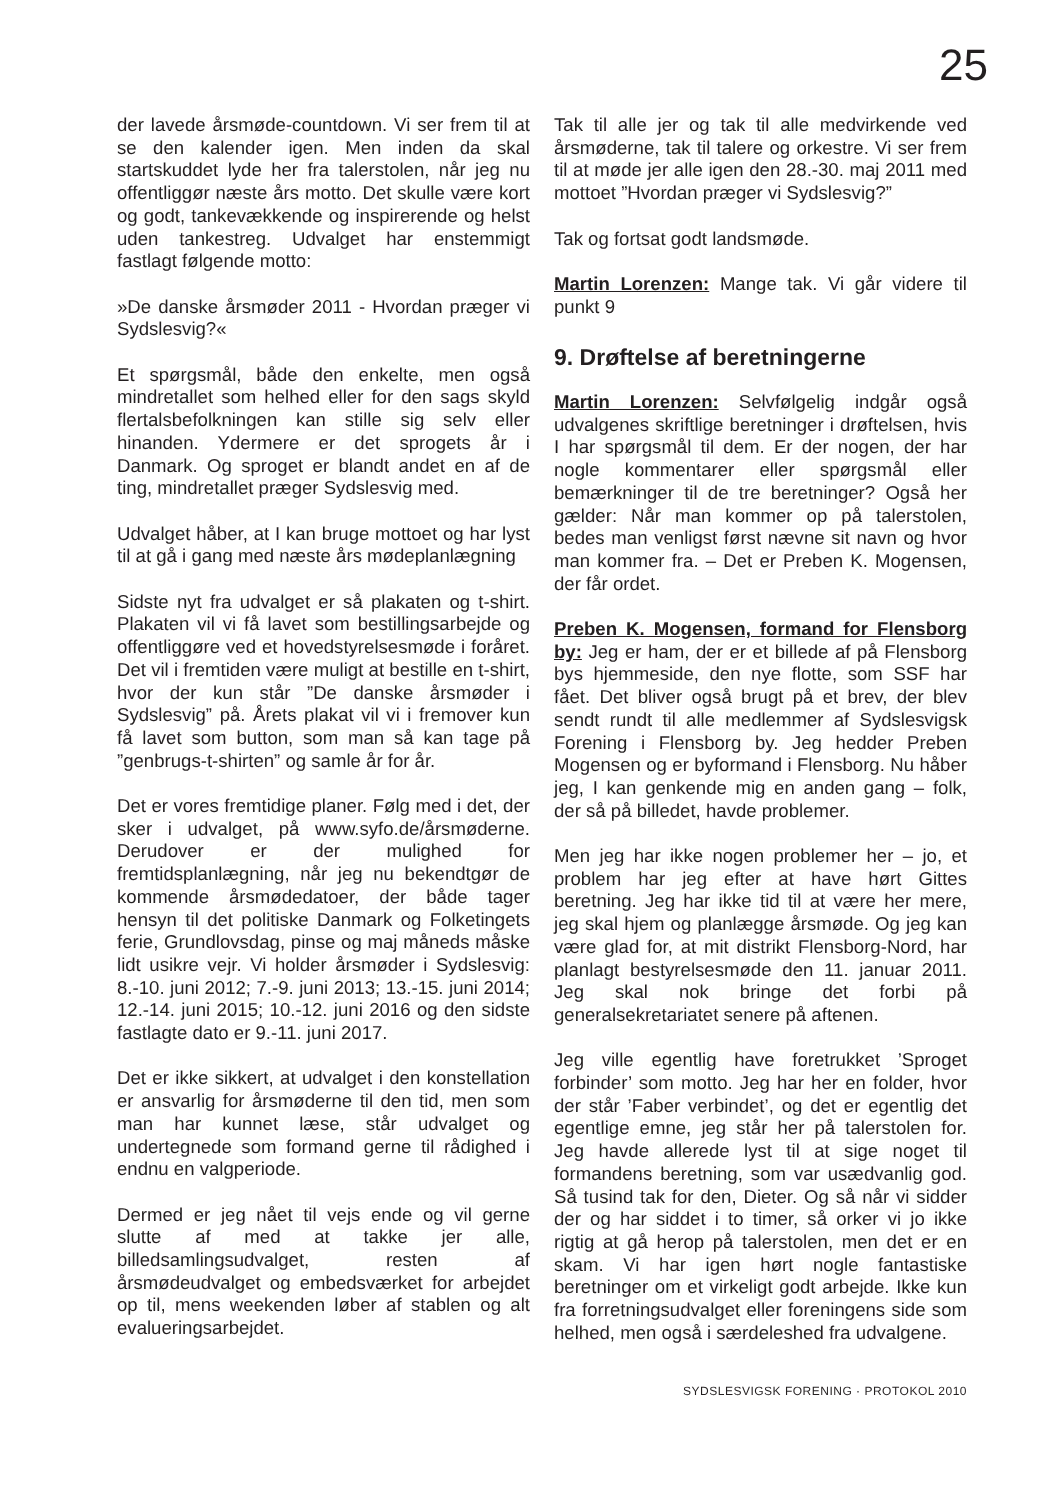25
der lavede årsmøde-countdown. Vi ser frem til at se den kalender igen. Men inden da skal startskuddet lyde her fra talerstolen, når jeg nu offentliggør næste års motto. Det skulle være kort og godt, tankevækkende og inspirerende og helst uden tankestreg. Udvalget har enstemmigt fastlagt følgende motto:
»De danske årsmøder 2011 - Hvordan præger vi Sydslesvig?«
Et spørgsmål, både den enkelte, men også mindretallet som helhed eller for den sags skyld flertalsbefolkningen kan stille sig selv eller hinanden. Ydermere er det sprogets år i Danmark. Og sproget er blandt andet en af de ting, mindretallet præger Sydslesvig med.
Udvalget håber, at I kan bruge mottoet og har lyst til at gå i gang med næste års mødeplanlægning
Sidste nyt fra udvalget er så plakaten og t-shirt. Plakaten vil vi få lavet som bestillingsarbejde og offentliggøre ved et hovedstyrelsesmøde i foråret. Det vil i fremtiden være muligt at bestille en t-shirt, hvor der kun står ”De danske årsmøder i Sydslesvig” på. Årets plakat vil vi i fremover kun få lavet som button, som man så kan tage på ”genbrugs-t-shirten” og samle år for år.
Det er vores fremtidige planer. Følg med i det, der sker i udvalget, på www.syfo.de/årsmøderne. Derudover er der mulighed for fremtidsplanlægning, når jeg nu bekendtgør de kommende årsmødedatoer, der både tager hensyn til det politiske Danmark og Folketingets ferie, Grundlovsdag, pinse og maj måneds måske lidt usikre vejr. Vi holder årsmøder i Sydslesvig: 8.-10. juni 2012; 7.-9. juni 2013; 13.-15. juni 2014; 12.-14. juni 2015; 10.-12. juni 2016 og den sidste fastlagte dato er 9.-11. juni 2017.
Det er ikke sikkert, at udvalget i den konstellation er ansvarlig for årsmøderne til den tid, men som man har kunnet læse, står udvalget og undertegnede som formand gerne til rådighed i endnu en valgperiode.
Dermed er jeg nået til vejs ende og vil gerne slutte af med at takke jer alle, billedsamlingsudvalget, resten af årsmødeudvalget og embedsværket for arbejdet op til, mens weekenden løber af stablen og alt evalueringsarbejdet.
Tak til alle jer og tak til alle medvirkende ved årsmøderne, tak til talere og orkestre. Vi ser frem til at møde jer alle igen den 28.-30. maj 2011 med mottoet ”Hvordan præger vi Sydslesvig?”
Tak og fortsat godt landsmøde.
Martin Lorenzen: Mange tak. Vi går videre til punkt 9
9. Drøftelse af beretningerne
Martin Lorenzen: Selvfølgelig indgår også udvalgenes skriftlige beretninger i drøftelsen, hvis I har spørgsmål til dem. Er der nogen, der har nogle kommentarer eller spørgsmål eller bemærkninger til de tre beretninger? Også her gælder: Når man kommer op på talerstolen, bedes man venligst først nævne sit navn og hvor man kommer fra. – Det er Preben K. Mogensen, der får ordet.
Preben K. Mogensen, formand for Flensborg by: Jeg er ham, der er et billede af på Flensborg bys hjemmeside, den nye flotte, som SSF har fået. Det bliver også brugt på et brev, der blev sendt rundt til alle medlemmer af Sydslesvigsk Forening i Flensborg by. Jeg hedder Preben Mogensen og er byformand i Flensborg. Nu håber jeg, I kan genkende mig en anden gang – folk, der så på billedet, havde problemer.
Men jeg har ikke nogen problemer her – jo, et problem har jeg efter at have hørt Gittes beretning. Jeg har ikke tid til at være her mere, jeg skal hjem og planlægge årsmøde. Og jeg kan være glad for, at mit distrikt Flensborg-Nord, har planlagt bestyrelsesmøde den 11. januar 2011. Jeg skal nok bringe det forbi på generalsekretariatet senere på aftenen.
Jeg ville egentlig have foretrukket ’Sproget forbinder’ som motto. Jeg har her en folder, hvor der står ’Faber verbindet’, og det er egentlig det egentlige emne, jeg står her på talerstolen for. Jeg havde allerede lyst til at sige noget til formandens beretning, som var usædvanlig god. Så tusind tak for den, Dieter. Og så når vi sidder der og har siddet i to timer, så orker vi jo ikke rigtig at gå herop på talerstolen, men det er en skam. Vi har igen hørt nogle fantastiske beretninger om et virkeligt godt arbejde. Ikke kun fra forretningsudvalget eller foreningens side som helhed, men også i særdeleshed fra udvalgene.
SYDSLESVIGSK FORENING · PROTOKOL 2010